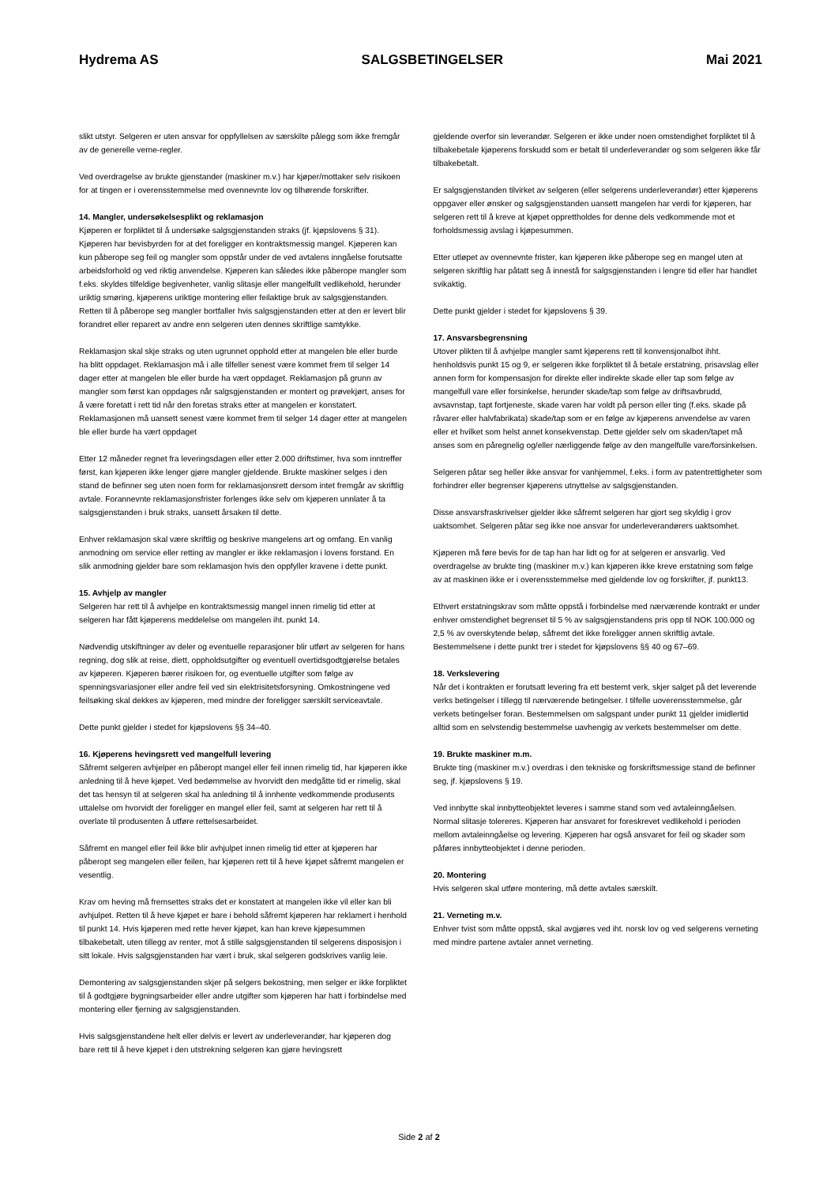Hydrema AS SALGSBETINGELSER Mai 2021
slikt utstyr. Selgeren er uten ansvar for oppfyllelsen av særskilte pålegg som ikke fremgår av de generelle verne-regler.
Ved overdragelse av brukte gjenstander (maskiner m.v.) har kjøper/mottaker selv risikoen for at tingen er i overensstemmelse med ovennevnte lov og tilhørende forskrifter.
14. Mangler, undersøkelsesplikt og reklamasjon
Kjøperen er forpliktet til å undersøke salgsgjenstanden straks (jf. kjøpslovens § 31). Kjøperen har bevisbyrden for at det foreligger en kontraktsmessig mangel. Kjøperen kan kun påberope seg feil og mangler som oppstår under de ved avtalens inngåelse forutsatte arbeidsforhold og ved riktig anvendelse. Kjøperen kan således ikke påberope mangler som f.eks. skyldes tilfeldige begivenheter, vanlig slitasje eller mangelfullt vedlikehold, herunder uriktig smøring, kjøperens uriktige montering eller feilaktige bruk av salgsgjenstanden. Retten til å påberope seg mangler bortfaller hvis salgsgjenstanden etter at den er levert blir forandret eller reparert av andre enn selgeren uten dennes skriftlige samtykke.
Reklamasjon skal skje straks og uten ugrunnet opphold etter at mangelen ble eller burde ha blitt oppdaget. Reklamasjon må i alle tilfeller senest være kommet frem til selger 14 dager etter at mangelen ble eller burde ha vært oppdaget. Reklamasjon på grunn av mangler som først kan oppdages når salgsgjenstanden er montert og prøvekjørt, anses for å være foretatt i rett tid når den foretas straks etter at mangelen er konstatert. Reklamasjonen må uansett senest være kommet frem til selger 14 dager etter at mangelen ble eller burde ha vært oppdaget
Etter 12 måneder regnet fra leveringsdagen eller etter 2.000 driftstimer, hva som inntreffer først, kan kjøperen ikke lenger gjøre mangler gjeldende. Brukte maskiner selges i den stand de befinner seg uten noen form for reklamasjonsrett dersom intet fremgår av skriftlig avtale. Forannevnte reklamasjonsfrister forlenges ikke selv om kjøperen unnlater å ta salgsgjenstanden i bruk straks, uansett årsaken til dette.
Enhver reklamasjon skal være skriftlig og beskrive mangelens art og omfang. En vanlig anmodning om service eller retting av mangler er ikke reklamasjon i lovens forstand. En slik anmodning gjelder bare som reklamasjon hvis den oppfyller kravene i dette punkt.
15. Avhjelp av mangler
Selgeren har rett til å avhjelpe en kontraktsmessig mangel innen rimelig tid etter at selgeren har fått kjøperens meddelelse om mangelen iht. punkt 14.
Nødvendig utskiftninger av deler og eventuelle reparasjoner blir utført av selgeren for hans regning, dog slik at reise, diett, oppholdsutgifter og eventuell overtidsgodtgjørelse betales av kjøperen. Kjøperen bærer risikoen for, og eventuelle utgifter som følge av spenningsvariasjoner eller andre feil ved sin elektrisitetsforsyning. Omkostningene ved feilsøking skal dekkes av kjøperen, med mindre der foreligger særskilt serviceavtale.
Dette punkt gjelder i stedet for kjøpslovens §§ 34–40.
16. Kjøperens hevingsrett ved mangelfull levering
Såfremt selgeren avhjelper en påberopt mangel eller feil innen rimelig tid, har kjøperen ikke anledning til å heve kjøpet. Ved bedømmelse av hvorvidt den medgåtte tid er rimelig, skal det tas hensyn til at selgeren skal ha anledning til å innhente vedkommende produsents uttalelse om hvorvidt der foreligger en mangel eller feil, samt at selgeren har rett til å overlate til produsenten å utføre rettelsesarbeidet.
Såfremt en mangel eller feil ikke blir avhjulpet innen rimelig tid etter at kjøperen har påberopt seg mangelen eller feilen, har kjøperen rett til å heve kjøpet såfremt mangelen er vesentlig.
Krav om heving må fremsettes straks det er konstatert at mangelen ikke vil eller kan bli avhjulpet. Retten til å heve kjøpet er bare i behold såfremt kjøperen har reklamert i henhold til punkt 14. Hvis kjøperen med rette hever kjøpet, kan han kreve kjøpesummen tilbakebetalt, uten tillegg av renter, mot å stille salgsgjenstanden til selgerens disposisjon i sitt lokale. Hvis salgsgjenstanden har vært i bruk, skal selgeren godskrives vanlig leie.
Demontering av salgsgjenstanden skjer på selgers bekostning, men selger er ikke forpliktet til å godtgjøre bygningsarbeider eller andre utgifter som kjøperen har hatt i forbindelse med montering eller fjerning av salgsgjenstanden.
Hvis salgsgjenstandene helt eller delvis er levert av underleverandør, har kjøperen dog bare rett til å heve kjøpet i den utstrekning selgeren kan gjøre hevingsrett
gjeldende overfor sin leverandør. Selgeren er ikke under noen omstendighet forpliktet til å tilbakebetale kjøperens forskudd som er betalt til underleverandør og som selgeren ikke får tilbakebetalt.
Er salgsgjenstanden tilvirket av selgeren (eller selgerens underleverandør) etter kjøperens oppgaver eller ønsker og salgsgjenstanden uansett mangelen har verdi for kjøperen, har selgeren rett til å kreve at kjøpet opprettholdes for denne dels vedkommende mot et forholdsmessig avslag i kjøpesummen.
Etter utløpet av ovennevnte frister, kan kjøperen ikke påberope seg en mangel uten at selgeren skriftlig har påtatt seg å innestå for salgsgjenstanden i lengre tid eller har handlet svikaktig.
Dette punkt gjelder i stedet for kjøpslovens § 39.
17. Ansvarsbegrensning
Utover plikten til å avhjelpe mangler samt kjøperens rett til konvensjonalbot ihht. henholdsvis punkt 15 og 9, er selgeren ikke forpliktet til å betale erstatning, prisavslag eller annen form for kompensasjon for direkte eller indirekte skade eller tap som følge av mangelfull vare eller forsinkelse, herunder skade/tap som følge av driftsavbrudd, avsavnstap, tapt fortjeneste, skade varen har voldt på person eller ting (f.eks. skade på råvarer eller halvfabrikata) skade/tap som er en følge av kjøperens anvendelse av varen eller et hvilket som helst annet konsekvenstap. Dette gjelder selv om skaden/tapet må anses som en påregnelig og/eller nærliggende følge av den mangelfulle vare/forsinkelsen.
Selgeren påtar seg heller ikke ansvar for vanhjemmel, f.eks. i form av patentrettigheter som forhindrer eller begrenser kjøperens utnyttelse av salgsgjenstanden.
Disse ansvarsfraskrivelser gjelder ikke såfremt selgeren har gjort seg skyldig i grov uaktsomhet. Selgeren påtar seg ikke noe ansvar for underleverandørers uaktsomhet.
Kjøperen må føre bevis for de tap han har lidt og for at selgeren er ansvarlig. Ved overdragelse av brukte ting (maskiner m.v.) kan kjøperen ikke kreve erstatning som følge av at maskinen ikke er i overensstemmelse med gjeldende lov og forskrifter, jf. punkt13.
Ethvert erstatningskrav som måtte oppstå i forbindelse med nærværende kontrakt er under enhver omstendighet begrenset til 5 % av salgsgjenstandens pris opp til NOK 100.000 og 2,5 % av overskytende beløp, såfremt det ikke foreligger annen skriftlig avtale. Bestemmelsene i dette punkt trer i stedet for kjøpslovens §§ 40 og 67–69.
18. Verkslevering
Når det i kontrakten er forutsatt levering fra ett bestemt verk, skjer salget på det leverende verks betingelser i tillegg til nærværende betingelser. I tilfelle uoverensstemmelse, går verkets betingelser foran. Bestemmelsen om salgspant under punkt 11 gjelder imidlertid alltid som en selvstendig bestemmelse uavhengig av verkets bestemmelser om dette.
19. Brukte maskiner m.m.
Brukte ting (maskiner m.v.) overdras i den tekniske og forskriftsmessige stand de befinner seg, jf. kjøpslovens § 19.
Ved innbytte skal innbytteobjektet leveres i samme stand som ved avtaleinngåelsen. Normal slitasje tolereres. Kjøperen har ansvaret for foreskrevet vedlikehold i perioden mellom avtaleinngåelse og levering. Kjøperen har også ansvaret for feil og skader som påføres innbytteobjektet i denne perioden.
20. Montering
Hvis selgeren skal utføre montering, må dette avtales særskilt.
21. Verneting m.v.
Enhver tvist som måtte oppstå, skal avgjøres ved iht. norsk lov og ved selgerens verneting med mindre partene avtaler annet verneting.
Side 2 af 2